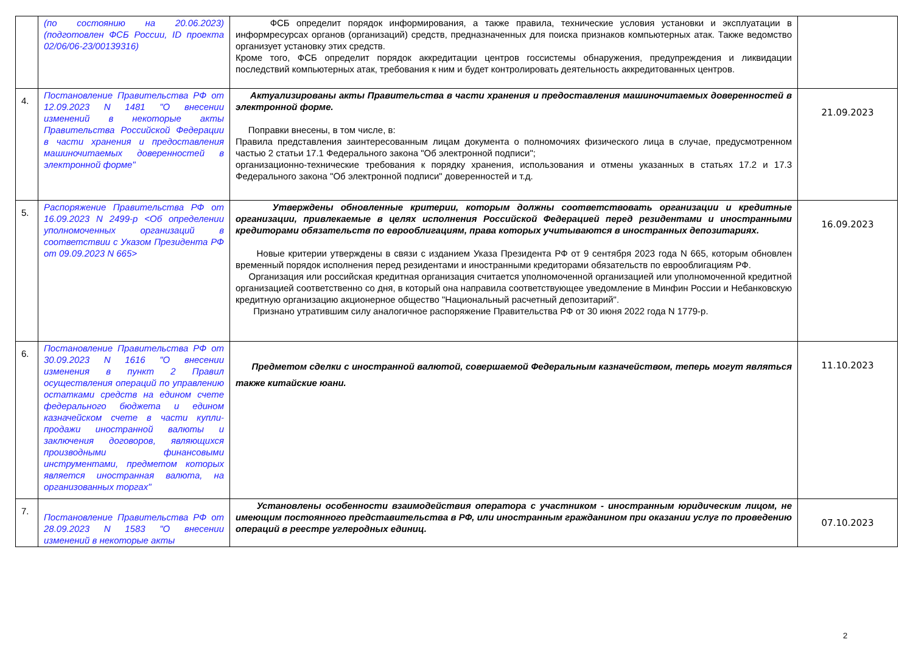| | (по состоянию на 20.06.2023) (подготовлен ФСБ России, ID проекта 02/06/06-23/00139316) | ФСБ определит порядок информирования, а также правила, технические условия установки и эксплуатации в информресурсах органов (организаций) средств, предназначенных для поиска признаков компьютерных атак. Также ведомство организует установку этих средств. Кроме того, ФСБ определит порядок аккредитации центров госсистемы обнаружения, предупреждения и ликвидации последствий компьютерных атак, требования к ним и будет контролировать деятельность аккредитованных центров. | |
| 4. | Постановление Правительства РФ от 12.09.2023 N 1481 "О внесении изменений в некоторые акты Правительства Российской Федерации в части хранения и предоставления машиночитаемых доверенностей в электронной форме" | Актуализированы акты Правительства в части хранения и предоставления машиночитаемых доверенностей в электронной форме. Поправки внесены, в том числе, в: Правила представления заинтересованным лицам документа о полномочиях физического лица в случае, предусмотренном частью 2 статьи 17.1 Федерального закона "Об электронной подписи"; организационно-технические требования к порядку хранения, использования и отмены указанных в статьях 17.2 и 17.3 Федерального закона "Об электронной подписи" доверенностей и т.д. | 21.09.2023 |
| 5. | Распоряжение Правительства РФ от 16.09.2023 N 2499-р <Об определении уполномоченных организаций в соответствии с Указом Президента РФ от 09.09.2023 N 665> | Утверждены обновленные критерии, которым должны соответствовать организации и кредитные организации, привлекаемые в целях исполнения Российской Федерацией перед резидентами и иностранными кредиторами обязательств по еврооблигациям, права которых учитываются в иностранных депозитариях. Новые критерии утверждены в связи с изданием Указа Президента РФ от 9 сентября 2023 года N 665, которым обновлен временный порядок исполнения перед резидентами и иностранными кредиторами обязательств по еврооблигациям РФ. Организация или российская кредитная организация считается уполномоченной организацией или уполномоченной кредитной организацией соответственно со дня, в который она направила соответствующее уведомление в Минфин России и Небанковскую кредитную организацию акционерное общество "Национальный расчетный депозитарий". Признано утратившим силу аналогичное распоряжение Правительства РФ от 30 июня 2022 года N 1779-р. | 16.09.2023 |
| 6. | Постановление Правительства РФ от 30.09.2023 N 1616 "О внесении изменения в пункт 2 Правил осуществления операций по управлению остатками средств на едином счете федерального бюджета и едином казначейском счете в части купли-продажи иностранной валюты и заключения договоров, являющихся производными финансовыми инструментами, предметом которых является иностранная валюта, на организованных торгах" | Предметом сделки с иностранной валютой, совершаемой Федеральным казначейством, теперь могут являться также китайские юани. | 11.10.2023 |
| 7. | Постановление Правительства РФ от 28.09.2023 N 1583 "О внесении изменений в некоторые акты | Установлены особенности взаимодействия оператора с участником - иностранным юридическим лицом, не имеющим постоянного представительства в РФ, или иностранным гражданином при оказании услуг по проведению операций в реестре углеродных единиц. | 07.10.2023 |
2